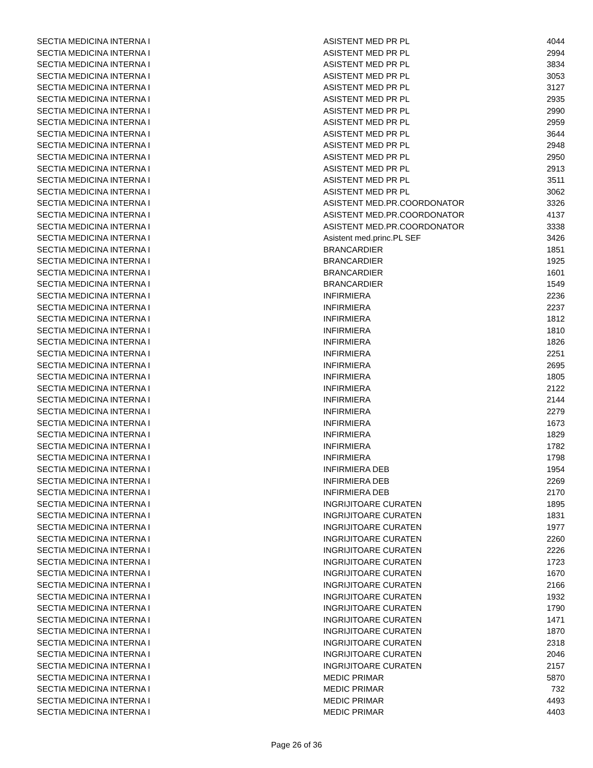| SECTIA MEDICINA INTERNA I | ASISTENT MED PR PL | 4044 |
| SECTIA MEDICINA INTERNA I | ASISTENT MED PR PL | 2994 |
| SECTIA MEDICINA INTERNA I | ASISTENT MED PR PL | 3834 |
| SECTIA MEDICINA INTERNA I | ASISTENT MED PR PL | 3053 |
| SECTIA MEDICINA INTERNA I | ASISTENT MED PR PL | 3127 |
| SECTIA MEDICINA INTERNA I | ASISTENT MED PR PL | 2935 |
| SECTIA MEDICINA INTERNA I | ASISTENT MED PR PL | 2990 |
| SECTIA MEDICINA INTERNA I | ASISTENT MED PR PL | 2959 |
| SECTIA MEDICINA INTERNA I | ASISTENT MED PR PL | 3644 |
| SECTIA MEDICINA INTERNA I | ASISTENT MED PR PL | 2948 |
| SECTIA MEDICINA INTERNA I | ASISTENT MED PR PL | 2950 |
| SECTIA MEDICINA INTERNA I | ASISTENT MED PR PL | 2913 |
| SECTIA MEDICINA INTERNA I | ASISTENT MED PR PL | 3511 |
| SECTIA MEDICINA INTERNA I | ASISTENT MED PR PL | 3062 |
| SECTIA MEDICINA INTERNA I | ASISTENT MED.PR.COORDONATOR | 3326 |
| SECTIA MEDICINA INTERNA I | ASISTENT MED.PR.COORDONATOR | 4137 |
| SECTIA MEDICINA INTERNA I | ASISTENT MED.PR.COORDONATOR | 3338 |
| SECTIA MEDICINA INTERNA I | Asistent med.princ.PL SEF | 3426 |
| SECTIA MEDICINA INTERNA I | BRANCARDIER | 1851 |
| SECTIA MEDICINA INTERNA I | BRANCARDIER | 1925 |
| SECTIA MEDICINA INTERNA I | BRANCARDIER | 1601 |
| SECTIA MEDICINA INTERNA I | BRANCARDIER | 1549 |
| SECTIA MEDICINA INTERNA I | INFIRMIERA | 2236 |
| SECTIA MEDICINA INTERNA I | INFIRMIERA | 2237 |
| SECTIA MEDICINA INTERNA I | INFIRMIERA | 1812 |
| SECTIA MEDICINA INTERNA I | INFIRMIERA | 1810 |
| SECTIA MEDICINA INTERNA I | INFIRMIERA | 1826 |
| SECTIA MEDICINA INTERNA I | INFIRMIERA | 2251 |
| SECTIA MEDICINA INTERNA I | INFIRMIERA | 2695 |
| SECTIA MEDICINA INTERNA I | INFIRMIERA | 1805 |
| SECTIA MEDICINA INTERNA I | INFIRMIERA | 2122 |
| SECTIA MEDICINA INTERNA I | INFIRMIERA | 2144 |
| SECTIA MEDICINA INTERNA I | INFIRMIERA | 2279 |
| SECTIA MEDICINA INTERNA I | INFIRMIERA | 1673 |
| SECTIA MEDICINA INTERNA I | INFIRMIERA | 1829 |
| SECTIA MEDICINA INTERNA I | INFIRMIERA | 1782 |
| SECTIA MEDICINA INTERNA I | INFIRMIERA | 1798 |
| SECTIA MEDICINA INTERNA I | INFIRMIERA DEB | 1954 |
| SECTIA MEDICINA INTERNA I | INFIRMIERA DEB | 2269 |
| SECTIA MEDICINA INTERNA I | INFIRMIERA DEB | 2170 |
| SECTIA MEDICINA INTERNA I | INGRIJITOARE CURATEN | 1895 |
| SECTIA MEDICINA INTERNA I | INGRIJITOARE CURATEN | 1831 |
| SECTIA MEDICINA INTERNA I | INGRIJITOARE CURATEN | 1977 |
| SECTIA MEDICINA INTERNA I | INGRIJITOARE CURATEN | 2260 |
| SECTIA MEDICINA INTERNA I | INGRIJITOARE CURATEN | 2226 |
| SECTIA MEDICINA INTERNA I | INGRIJITOARE CURATEN | 1723 |
| SECTIA MEDICINA INTERNA I | INGRIJITOARE CURATEN | 1670 |
| SECTIA MEDICINA INTERNA I | INGRIJITOARE CURATEN | 2166 |
| SECTIA MEDICINA INTERNA I | INGRIJITOARE CURATEN | 1932 |
| SECTIA MEDICINA INTERNA I | INGRIJITOARE CURATEN | 1790 |
| SECTIA MEDICINA INTERNA I | INGRIJITOARE CURATEN | 1471 |
| SECTIA MEDICINA INTERNA I | INGRIJITOARE CURATEN | 1870 |
| SECTIA MEDICINA INTERNA I | INGRIJITOARE CURATEN | 2318 |
| SECTIA MEDICINA INTERNA I | INGRIJITOARE CURATEN | 2046 |
| SECTIA MEDICINA INTERNA I | INGRIJITOARE CURATEN | 2157 |
| SECTIA MEDICINA INTERNA I | MEDIC PRIMAR | 5870 |
| SECTIA MEDICINA INTERNA I | MEDIC PRIMAR | 732 |
| SECTIA MEDICINA INTERNA I | MEDIC PRIMAR | 4493 |
| SECTIA MEDICINA INTERNA I | MEDIC PRIMAR | 4403 |
Page 26 of 36